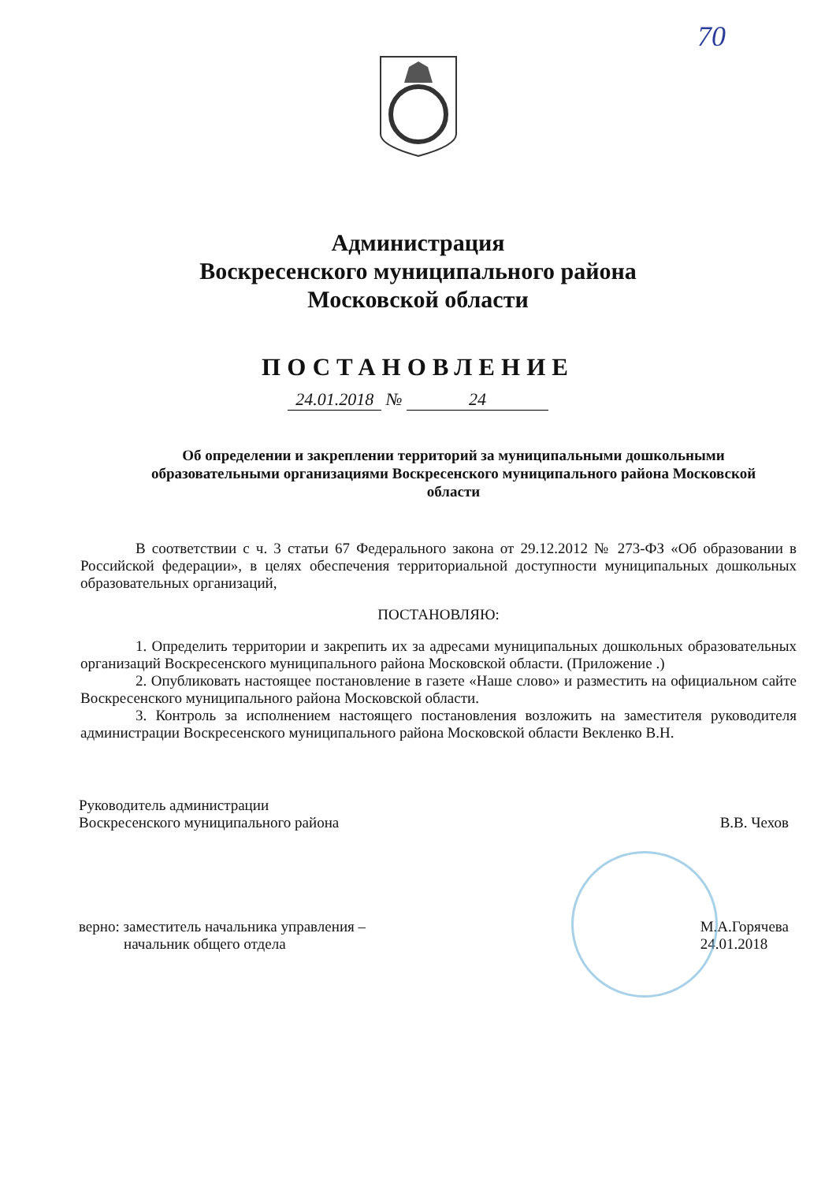70
Администрация
Воскресенского муниципального района
Московской области
ПОСТАНОВЛЕНИЕ
24.01.2018 № 24
Об определении и закреплении территорий за муниципальными дошкольными образовательными организациями Воскресенского муниципального района Московской области
В соответствии с ч. 3 статьи 67 Федерального закона от 29.12.2012 № 273-ФЗ «Об образовании в Российской федерации», в целях обеспечения территориальной доступности муниципальных дошкольных образовательных организаций,
ПОСТАНОВЛЯЮ:
1. Определить территории и закрепить их за адресами муниципальных дошкольных образовательных организаций Воскресенского муниципального района Московской области. (Приложение .)
2. Опубликовать настоящее постановление в газете «Наше слово» и разместить на официальном сайте Воскресенского муниципального района Московской области.
3. Контроль за исполнением настоящего постановления возложить на заместителя руководителя администрации Воскресенского муниципального района Московской области Векленко В.Н.
Руководитель администрации
Воскресенского муниципального района
В.В. Чехов
верно: заместитель начальника управления –
начальник общего отдела
М.А.Горячева
24.01.2018